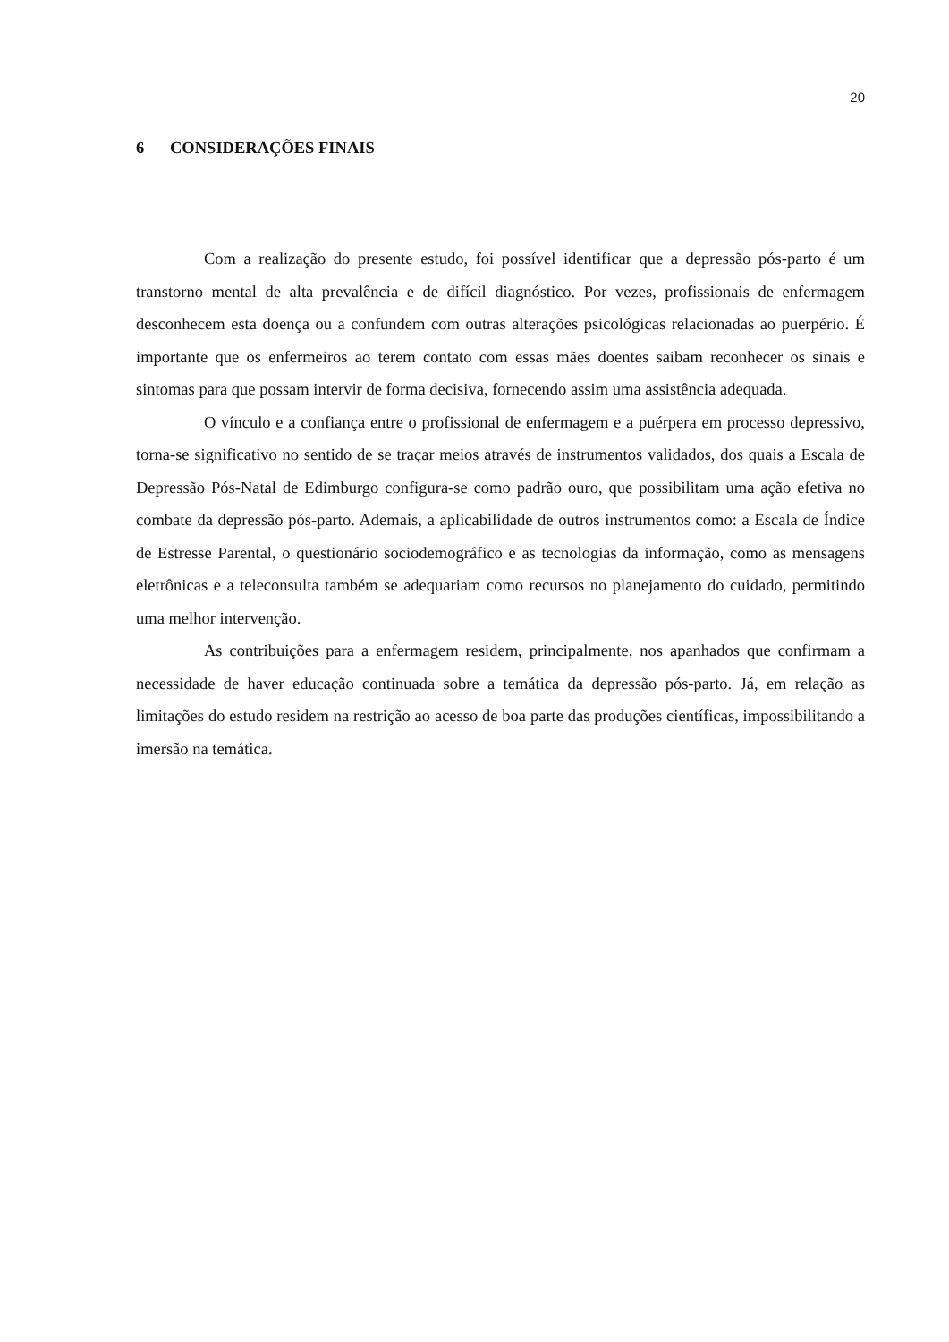20
6 CONSIDERAÇÕES FINAIS
Com a realização do presente estudo, foi possível identificar que a depressão pós-parto é um transtorno mental de alta prevalência e de difícil diagnóstico. Por vezes, profissionais de enfermagem desconhecem esta doença ou a confundem com outras alterações psicológicas relacionadas ao puerpério. É importante que os enfermeiros ao terem contato com essas mães doentes saibam reconhecer os sinais e sintomas para que possam intervir de forma decisiva, fornecendo assim uma assistência adequada.
O vínculo e a confiança entre o profissional de enfermagem e a puérpera em processo depressivo, torna-se significativo no sentido de se traçar meios através de instrumentos validados, dos quais a Escala de Depressão Pós-Natal de Edimburgo configura-se como padrão ouro, que possibilitam uma ação efetiva no combate da depressão pós-parto. Ademais, a aplicabilidade de outros instrumentos como: a Escala de Índice de Estresse Parental, o questionário sociodemográfico e as tecnologias da informação, como as mensagens eletrônicas e a teleconsulta também se adequariam como recursos no planejamento do cuidado, permitindo uma melhor intervenção.
As contribuições para a enfermagem residem, principalmente, nos apanhados que confirmam a necessidade de haver educação continuada sobre a temática da depressão pós-parto. Já, em relação as limitações do estudo residem na restrição ao acesso de boa parte das produções científicas, impossibilitando a imersão na temática.